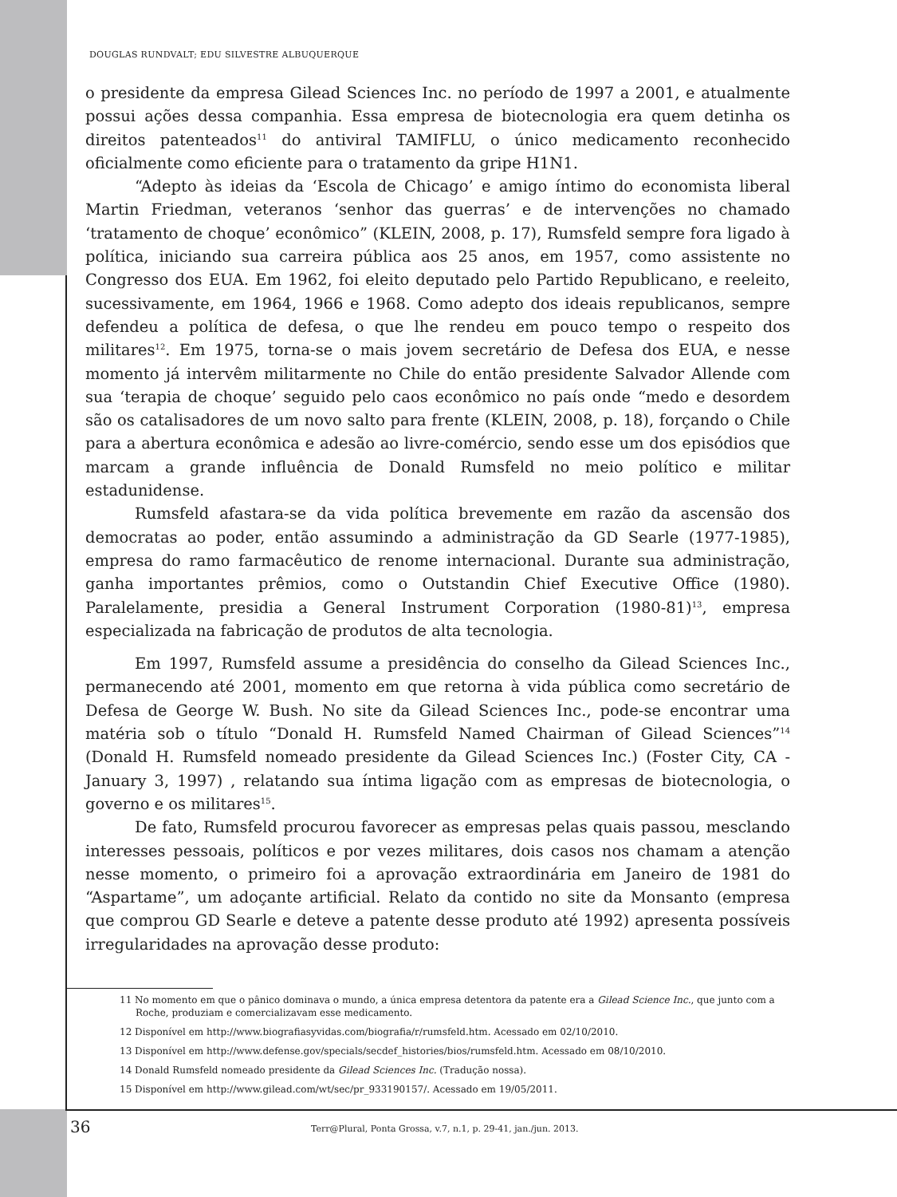DOUGLAS RUNDVALT; EDU SILVESTRE ALBUQUERQUE
o presidente da empresa Gilead Sciences Inc. no período de 1997 a 2001, e atualmente possui ações dessa companhia. Essa empresa de biotecnologia era quem detinha os direitos patenteados<sup>11</sup> do antiviral TAMIFLU, o único medicamento reconhecido oficialmente como eficiente para o tratamento da gripe H1N1.
“Adepto às ideias da ‘Escola de Chicago’ e amigo íntimo do economista liberal Martin Friedman, veteranos ‘senhor das guerras’ e de intervenções no chamado ‘tratamento de choque’ econômico” (KLEIN, 2008, p. 17), Rumsfeld sempre fora ligado à política, iniciando sua carreira pública aos 25 anos, em 1957, como assistente no Congresso dos EUA. Em 1962, foi eleito deputado pelo Partido Republicano, e reeleito, sucessivamente, em 1964, 1966 e 1968. Como adepto dos ideais republicanos, sempre defendeu a política de defesa, o que lhe rendeu em pouco tempo o respeito dos militares<sup>12</sup>. Em 1975, torna-se o mais jovem secretário de Defesa dos EUA, e nesse momento já intervêm militarmente no Chile do então presidente Salvador Allende com sua ‘terapia de choque’ seguido pelo caos econômico no país onde “medo e desordem são os catalisadores de um novo salto para frente (KLEIN, 2008, p. 18), forçando o Chile para a abertura econômica e adesão ao livre-comércio, sendo esse um dos episódios que marcam a grande influência de Donald Rumsfeld no meio político e militar estadunidense.
Rumsfeld afastara-se da vida política brevemente em razão da ascensão dos democratas ao poder, então assumindo a administração da GD Searle (1977-1985), empresa do ramo farmacêutico de renome internacional. Durante sua administração, ganha importantes prêmios, como o Outstandin Chief Executive Office (1980). Paralelamente, presidia a General Instrument Corporation (1980-81)<sup>13</sup>, empresa especializada na fabricação de produtos de alta tecnologia.
Em 1997, Rumsfeld assume a presidência do conselho da Gilead Sciences Inc., permanecendo até 2001, momento em que retorna à vida pública como secretário de Defesa de George W. Bush. No site da Gilead Sciences Inc., pode-se encontrar uma matéria sob o título “Donald H. Rumsfeld Named Chairman of Gilead Sciences”<sup>14</sup> (Donald H. Rumsfeld nomeado presidente da Gilead Sciences Inc.) (Foster City, CA - January 3, 1997) , relatando sua íntima ligação com as empresas de biotecnologia, o governo e os militares<sup>15</sup>.
De fato, Rumsfeld procurou favorecer as empresas pelas quais passou, mesclando interesses pessoais, políticos e por vezes militares, dois casos nos chamam a atenção nesse momento, o primeiro foi a aprovação extraordinária em Janeiro de 1981 do “Aspartame”, um adoçante artificial. Relato da contido no site da Monsanto (empresa que comprou GD Searle e deteve a patente desse produto até 1992) apresenta possíveis irregularidades na aprovação desse produto:
11 No momento em que o pânico dominava o mundo, a única empresa detentora da patente era a Gilead Science Inc., que junto com a Roche, produziam e comercializavam esse medicamento.
12 Disponível em http://www.biografiasyvidas.com/biografia/r/rumsfeld.htm. Acessado em 02/10/2010.
13 Disponível em http://www.defense.gov/specials/secdef_histories/bios/rumsfeld.htm. Acessado em 08/10/2010.
14 Donald Rumsfeld nomeado presidente da Gilead Sciences Inc. (Tradução nossa).
15 Disponível em http://www.gilead.com/wt/sec/pr_933190157/. Acessado em 19/05/2011.
36
Terr@Plural, Ponta Grossa, v.7, n.1, p. 29-41, jan./jun. 2013.